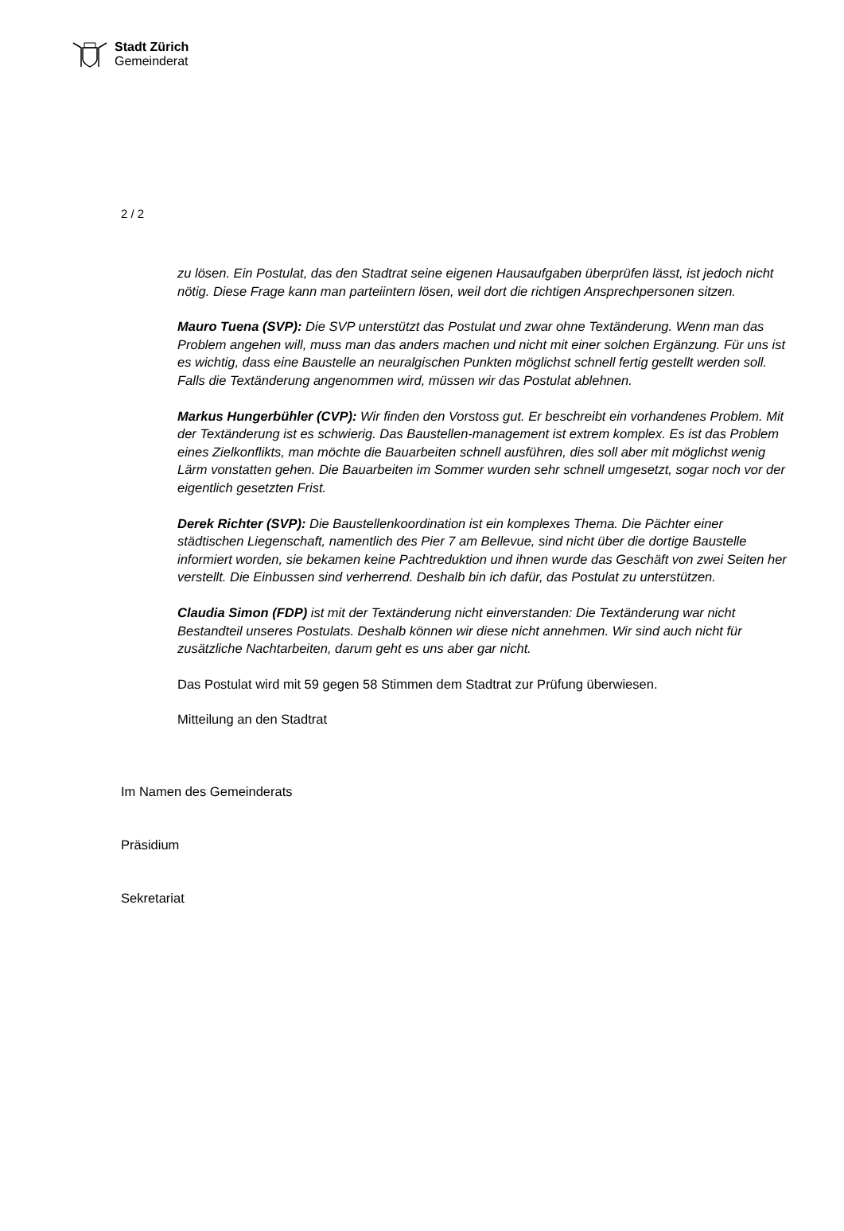Stadt Zürich
Gemeinderat
2 / 2
zu lösen. Ein Postulat, das den Stadtrat seine eigenen Hausaufgaben überprüfen lässt, ist jedoch nicht nötig. Diese Frage kann man parteiintern lösen, weil dort die richtigen Ansprechpersonen sitzen.
Mauro Tuena (SVP): Die SVP unterstützt das Postulat und zwar ohne Textänderung. Wenn man das Problem angehen will, muss man das anders machen und nicht mit einer solchen Ergänzung. Für uns ist es wichtig, dass eine Baustelle an neuralgischen Punkten möglichst schnell fertig gestellt werden soll. Falls die Textänderung angenommen wird, müssen wir das Postulat ablehnen.
Markus Hungerbühler (CVP): Wir finden den Vorstoss gut. Er beschreibt ein vorhandenes Problem. Mit der Textänderung ist es schwierig. Das Baustellen-management ist extrem komplex. Es ist das Problem eines Zielkonflikts, man möchte die Bauarbeiten schnell ausführen, dies soll aber mit möglichst wenig Lärm vonstatten gehen. Die Bauarbeiten im Sommer wurden sehr schnell umgesetzt, sogar noch vor der eigentlich gesetzten Frist.
Derek Richter (SVP): Die Baustellenkoordination ist ein komplexes Thema. Die Pächter einer städtischen Liegenschaft, namentlich des Pier 7 am Bellevue, sind nicht über die dortige Baustelle informiert worden, sie bekamen keine Pachtreduktion und ihnen wurde das Geschäft von zwei Seiten her verstellt. Die Einbussen sind verherrend. Deshalb bin ich dafür, das Postulat zu unterstützen.
Claudia Simon (FDP) ist mit der Textänderung nicht einverstanden: Die Textänderung war nicht Bestandteil unseres Postulats. Deshalb können wir diese nicht annehmen. Wir sind auch nicht für zusätzliche Nachtarbeiten, darum geht es uns aber gar nicht.
Das Postulat wird mit 59 gegen 58 Stimmen dem Stadtrat zur Prüfung überwiesen.
Mitteilung an den Stadtrat
Im Namen des Gemeinderats
Präsidium
Sekretariat